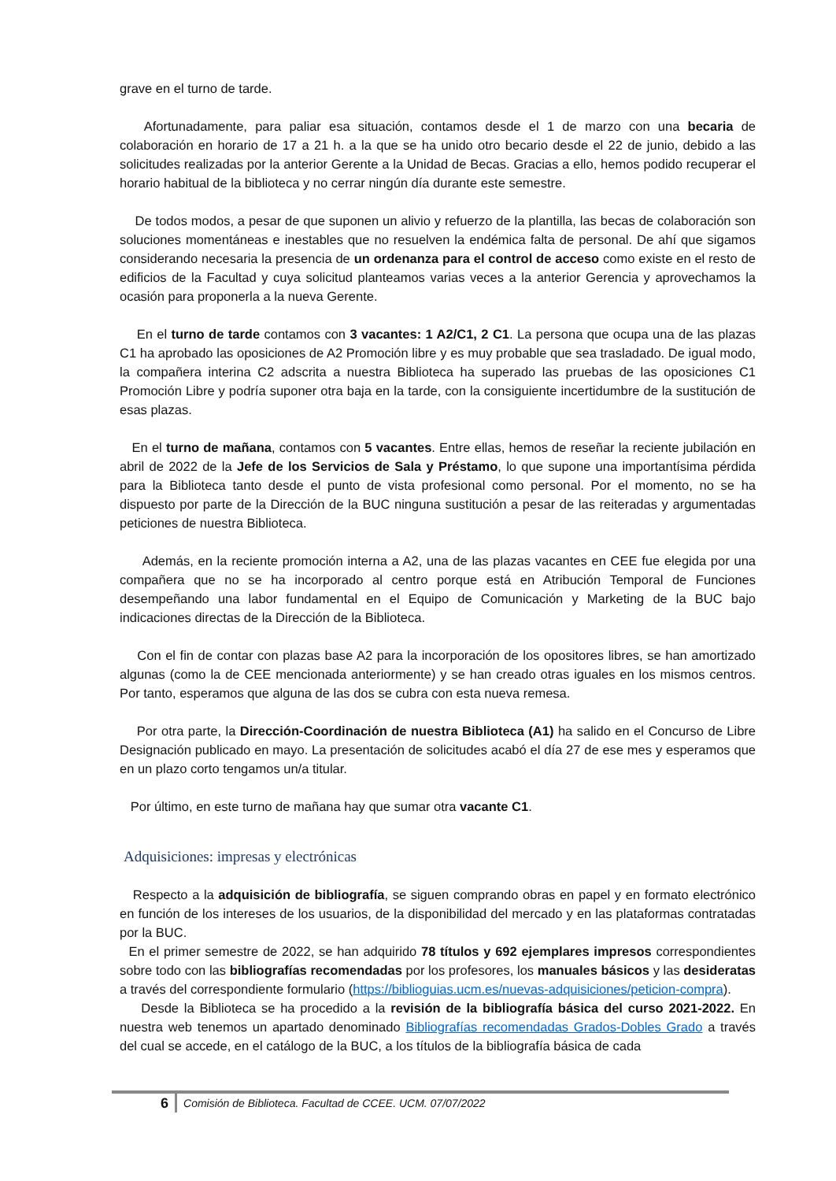grave en el turno de tarde.
Afortunadamente, para paliar esa situación, contamos desde el 1 de marzo con una becaria de colaboración en horario de 17 a 21 h. a la que se ha unido otro becario desde el 22 de junio, debido a las solicitudes realizadas por la anterior Gerente a la Unidad de Becas. Gracias a ello, hemos podido recuperar el horario habitual de la biblioteca y no cerrar ningún día durante este semestre.
De todos modos, a pesar de que suponen un alivio y refuerzo de la plantilla, las becas de colaboración son soluciones momentáneas e inestables que no resuelven la endémica falta de personal. De ahí que sigamos considerando necesaria la presencia de un ordenanza para el control de acceso como existe en el resto de edificios de la Facultad y cuya solicitud planteamos varias veces a la anterior Gerencia y aprovechamos la ocasión para proponerla a la nueva Gerente.
En el turno de tarde contamos con 3 vacantes: 1 A2/C1, 2 C1. La persona que ocupa una de las plazas C1 ha aprobado las oposiciones de A2 Promoción libre y es muy probable que sea trasladado. De igual modo, la compañera interina C2 adscrita a nuestra Biblioteca ha superado las pruebas de las oposiciones C1 Promoción Libre y podría suponer otra baja en la tarde, con la consiguiente incertidumbre de la sustitución de esas plazas.
En el turno de mañana, contamos con 5 vacantes. Entre ellas, hemos de reseñar la reciente jubilación en abril de 2022 de la Jefe de los Servicios de Sala y Préstamo, lo que supone una importantísima pérdida para la Biblioteca tanto desde el punto de vista profesional como personal. Por el momento, no se ha dispuesto por parte de la Dirección de la BUC ninguna sustitución a pesar de las reiteradas y argumentadas peticiones de nuestra Biblioteca.
Además, en la reciente promoción interna a A2, una de las plazas vacantes en CEE fue elegida por una compañera que no se ha incorporado al centro porque está en Atribución Temporal de Funciones desempeñando una labor fundamental en el Equipo de Comunicación y Marketing de la BUC bajo indicaciones directas de la Dirección de la Biblioteca.
Con el fin de contar con plazas base A2 para la incorporación de los opositores libres, se han amortizado algunas (como la de CEE mencionada anteriormente) y se han creado otras iguales en los mismos centros. Por tanto, esperamos que alguna de las dos se cubra con esta nueva remesa.
Por otra parte, la Dirección-Coordinación de nuestra Biblioteca (A1) ha salido en el Concurso de Libre Designación publicado en mayo. La presentación de solicitudes acabó el día 27 de ese mes y esperamos que en un plazo corto tengamos un/a titular.
Por último, en este turno de mañana hay que sumar otra vacante C1.
Adquisiciones: impresas y electrónicas
Respecto a la adquisición de bibliografía, se siguen comprando obras en papel y en formato electrónico en función de los intereses de los usuarios, de la disponibilidad del mercado y en las plataformas contratadas por la BUC.
En el primer semestre de 2022, se han adquirido 78 títulos y 692 ejemplares impresos correspondientes sobre todo con las bibliografías recomendadas por los profesores, los manuales básicos y las desideratas a través del correspondiente formulario (https://biblioguias.ucm.es/nuevas-adquisiciones/peticion-compra).
Desde la Biblioteca se ha procedido a la revisión de la bibliografía básica del curso 2021-2022. En nuestra web tenemos un apartado denominado Bibliografías recomendadas Grados-Dobles Grado a través del cual se accede, en el catálogo de la BUC, a los títulos de la bibliografía básica de cada
6 Comisión de Biblioteca. Facultad de CCEE. UCM. 07/07/2022